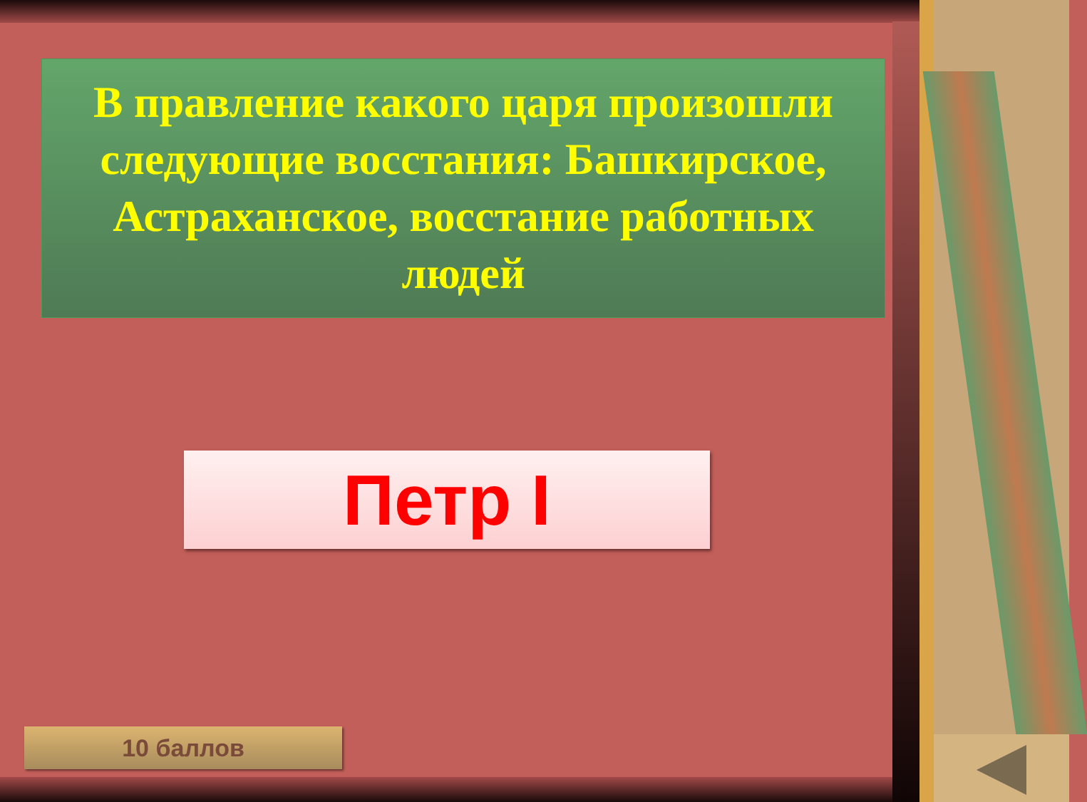В правление какого царя произошли следующие восстания: Башкирское, Астраханское, восстание работных людей
Петр I
10 баллов